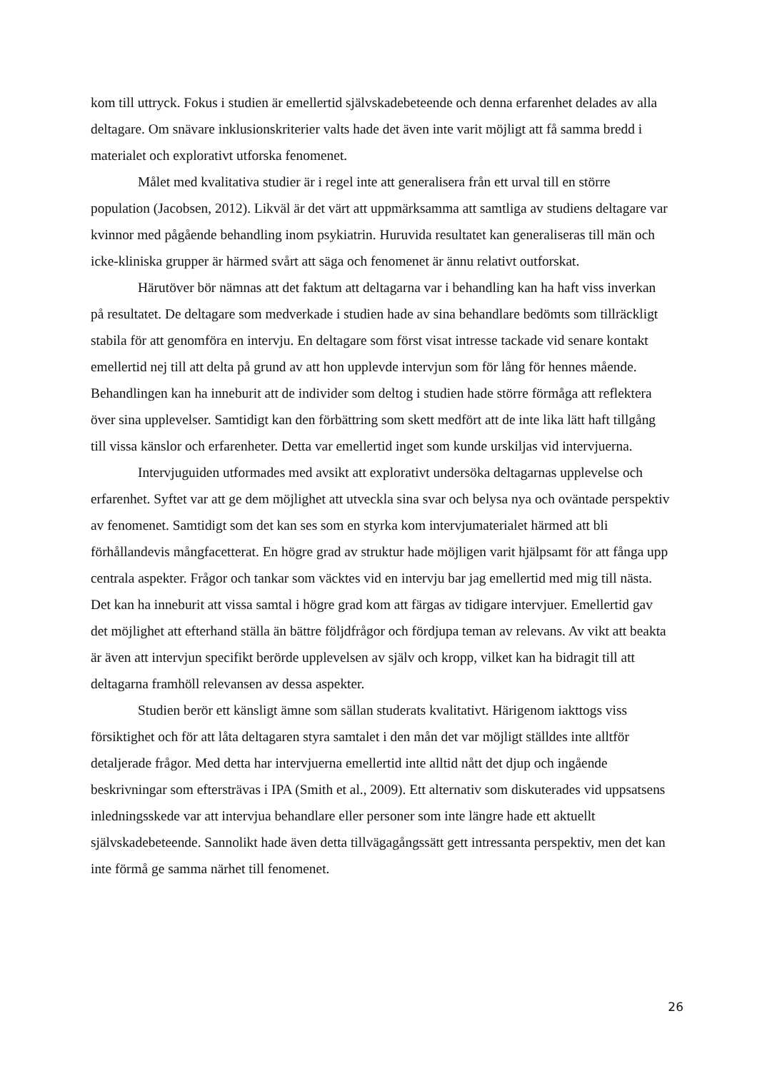kom till uttryck. Fokus i studien är emellertid självskadebeteende och denna erfarenhet delades av alla deltagare. Om snävare inklusionskriterier valts hade det även inte varit möjligt att få samma bredd i materialet och explorativt utforska fenomenet.
Målet med kvalitativa studier är i regel inte att generalisera från ett urval till en större population (Jacobsen, 2012). Likväl är det värt att uppmärksamma att samtliga av studiens deltagare var kvinnor med pågående behandling inom psykiatrin. Huruvida resultatet kan generaliseras till män och icke-kliniska grupper är härmed svårt att säga och fenomenet är ännu relativt outforskat.
Härutöver bör nämnas att det faktum att deltagarna var i behandling kan ha haft viss inverkan på resultatet. De deltagare som medverkade i studien hade av sina behandlare bedömts som tillräckligt stabila för att genomföra en intervju. En deltagare som först visat intresse tackade vid senare kontakt emellertid nej till att delta på grund av att hon upplevde intervjun som för lång för hennes mående. Behandlingen kan ha inneburit att de individer som deltog i studien hade större förmåga att reflektera över sina upplevelser. Samtidigt kan den förbättring som skett medfört att de inte lika lätt haft tillgång till vissa känslor och erfarenheter. Detta var emellertid inget som kunde urskiljas vid intervjuerna.
Intervjuguiden utformades med avsikt att explorativt undersöka deltagarnas upplevelse och erfarenhet. Syftet var att ge dem möjlighet att utveckla sina svar och belysa nya och oväntade perspektiv av fenomenet. Samtidigt som det kan ses som en styrka kom intervjumaterialet härmed att bli förhållandevis mångfacetterat. En högre grad av struktur hade möjligen varit hjälpsamt för att fånga upp centrala aspekter. Frågor och tankar som väcktes vid en intervju bar jag emellertid med mig till nästa. Det kan ha inneburit att vissa samtal i högre grad kom att färgas av tidigare intervjuer. Emellertid gav det möjlighet att efterhand ställa än bättre följdfrågor och fördjupa teman av relevans. Av vikt att beakta är även att intervjun specifikt berörde upplevelsen av själv och kropp, vilket kan ha bidragit till att deltagarna framhöll relevansen av dessa aspekter.
Studien berör ett känsligt ämne som sällan studerats kvalitativt. Härigenom iakttogs viss försiktighet och för att låta deltagaren styra samtalet i den mån det var möjligt ställdes inte alltför detaljerade frågor. Med detta har intervjuerna emellertid inte alltid nått det djup och ingående beskrivningar som eftersträvas i IPA (Smith et al., 2009). Ett alternativ som diskuterades vid uppsatsens inledningsskede var att intervjua behandlare eller personer som inte längre hade ett aktuellt självskadebeteende. Sannolikt hade även detta tillvägagångssätt gett intressanta perspektiv, men det kan inte förmå ge samma närhet till fenomenet.
26